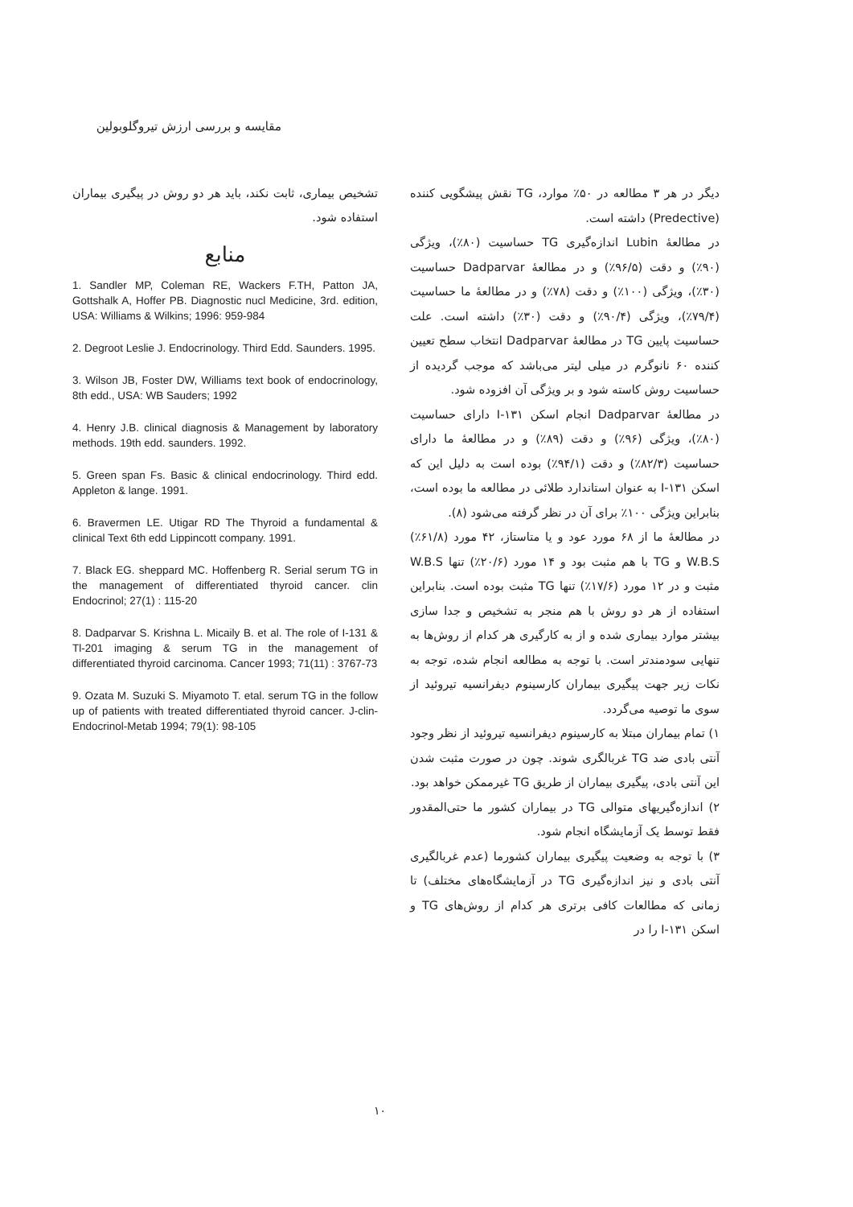مقایسه و بررسی ارزش تیروگلوبولین
دیگر در هر ۳ مطالعه در ۵۰٪ موارد، TG نقش پیشگویی کننده (Predective) داشته است.
در مطالعهٔ Lubin اندازه‌گیری TG حساسیت (۸۰٪)، ویژگی (۹۰٪) و دقت (۹۶/۵٪) و در مطالعهٔ Dadparvar حساسیت (۳۰٪)، ویژگی (۱۰۰٪) و دقت (۷۸٪) و در مطالعهٔ ما حساسیت (۷۹/۴٪)، ویژگی (۹۰/۴٪) و دقت (۳۰٪) داشته است. علت حساسیت پایین TG در مطالعهٔ Dadparvar انتخاب سطح تعیین کننده ۶۰ نانوگرم در میلی لیتر می‌باشد که موجب گردیده از حساسیت روش کاسته شود و بر ویژگی آن افزوده شود.
در مطالعهٔ Dadparvar انجام اسکن ۱۳۱-I دارای حساسیت (۸۰٪)، ویژگی (۹۶٪) و دقت (۸۹٪) و در مطالعهٔ ما دارای حساسیت (۸۲/۳٪) و دقت (۹۴/۱٪) بوده است به دلیل این که اسکن ۱۳۱-I به عنوان استاندارد طلائی در مطالعه ما بوده است، بنابراین ویژگی ۱۰۰٪ برای آن در نظر گرفته می‌شود (۸).
در مطالعهٔ ما از ۶۸ مورد عود و یا متاستاز، ۴۲ مورد (۶۱/۸٪) W.B.S و TG با هم مثبت بود و ۱۴ مورد (۲۰/۶٪) تنها W.B.S مثبت و در ۱۲ مورد (۱۷/۶٪) تنها TG مثبت بوده است. بنابراین استفاده از هر دو روش با هم منجر به تشخیص و جدا سازی بیشتر موارد بیماری شده و از به کارگیری هر کدام از روش‌ها به تنهایی سودمندتر است. با توجه به مطالعه انجام شده، توجه به نکات زیر جهت پیگیری بیماران کارسینوم دیفرانسیه تیروئید از سوی ما توصیه می‌گردد.
۱) تمام بیماران مبتلا به کارسینوم دیفرانسیه تیروئید از نظر وجود آنتی بادی ضد TG غربالگری شوند. چون در صورت مثبت شدن این آنتی بادی، پیگیری بیماران از طریق TG غیرممکن خواهد بود.
۲) اندازه‌گیریهای متوالی TG در بیماران کشور ما حتی‌المقدور فقط توسط یک آزمایشگاه انجام شود.
۳) با توجه به وضعیت پیگیری بیماران کشورما (عدم غربالگیری آنتی بادی و نیز اندازه‌گیری TG در آزمایشگاه‌های مختلف) تا زمانی که مطالعات کافی برتری هر کدام از روش‌های TG و اسکن ۱۳۱-I را در
تشخیص بیماری، ثابت نکند، باید هر دو روش در پیگیری بیماران استفاده شود.
منابع
1. Sandler MP, Coleman RE, Wackers F.TH, Patton JA, Gottshalk A, Hoffer PB. Diagnostic nucl Medicine, 3rd. edition, USA: Williams & Wilkins; 1996: 959-984
2. Degroot Leslie J. Endocrinology. Third Edd. Saunders. 1995.
3. Wilson JB, Foster DW, Williams text book of endocrinology, 8th edd., USA: WB Sauders; 1992
4. Henry J.B. clinical diagnosis & Management by laboratory methods. 19th edd. saunders. 1992.
5. Green span Fs. Basic & clinical endocrinology. Third edd. Appleton & lange. 1991.
6. Bravermen LE. Utigar RD The Thyroid a fundamental & clinical Text 6th edd Lippincott company. 1991.
7. Black EG. sheppard MC. Hoffenberg R. Serial serum TG in the management of differentiated thyroid cancer. clin Endocrinol; 27(1) : 115-20
8. Dadparvar S. Krishna L. Micaily B. et al. The role of I-131 & Tl-201 imaging & serum TG in the management of differentiated thyroid carcinoma. Cancer 1993; 71(11) : 3767-73
9. Ozata M. Suzuki S. Miyamoto T. etal. serum TG in the follow up of patients with treated differentiated thyroid cancer. J-clin-Endocrinol-Metab 1994; 79(1): 98-105
۱۰